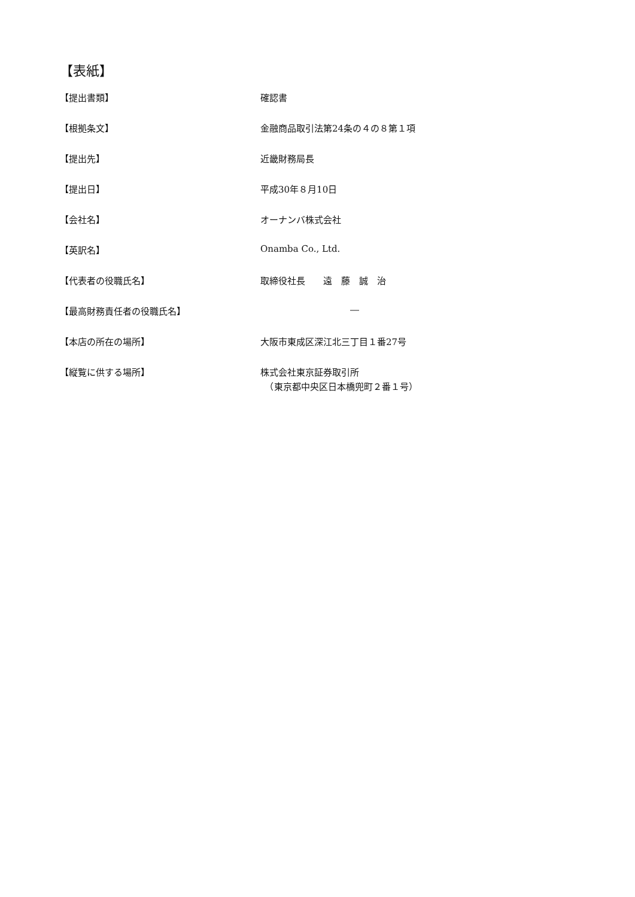【表紙】
| 【提出書類】 | 確認書 |
| 【根拠条文】 | 金融商品取引法第24条の４の８第１項 |
| 【提出先】 | 近畿財務局長 |
| 【提出日】 | 平成30年８月10日 |
| 【会社名】 | オーナンバ株式会社 |
| 【英訳名】 | Onamba Co., Ltd. |
| 【代表者の役職氏名】 | 取締役社長 遠 藤 誠 治 |
| 【最高財務責任者の役職氏名】 | ― |
| 【本店の所在の場所】 | 大阪市東成区深江北三丁目１番27号 |
| 【縦覧に供する場所】 | 株式会社東京証券取引所 （東京都中央区日本橋兜町２番１号） |